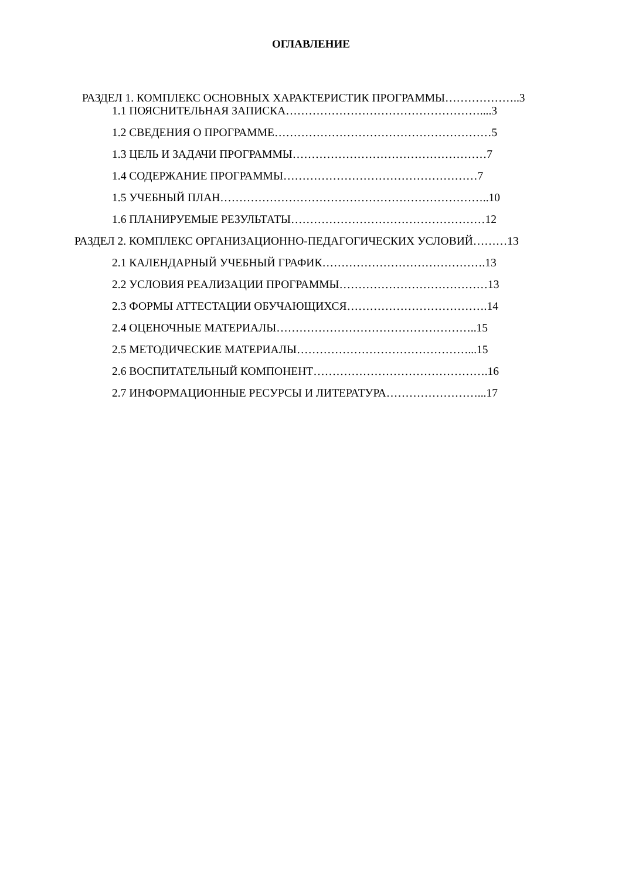ОГЛАВЛЕНИЕ
РАЗДЕЛ 1. КОМПЛЕКС ОСНОВНЫХ ХАРАКТЕРИСТИК ПРОГРАММЫ………………..3
1.1 ПОЯСНИТЕЛЬНАЯ ЗАПИСКА……………………………………………....3
1.2 СВЕДЕНИЯ О ПРОГРАММЕ…………………………………………………5
1.3 ЦЕЛЬ И ЗАДАЧИ ПРОГРАММЫ……………………………………………7
1.4 СОДЕРЖАНИЕ ПРОГРАММЫ……………………………………………7
1.5 УЧЕБНЫЙ ПЛАН……………………………………………………………..10
1.6 ПЛАНИРУЕМЫЕ РЕЗУЛЬТАТЫ……………………………………………12
РАЗДЕЛ 2. КОМПЛЕКС ОРГАНИЗАЦИОННО-ПЕДАГОГИЧЕСКИХ УСЛОВИЙ………13
2.1 КАЛЕНДАРНЫЙ УЧЕБНЫЙ ГРАФИК…………………………………….13
2.2 УСЛОВИЯ РЕАЛИЗАЦИИ ПРОГРАММЫ…………………………………13
2.3 ФОРМЫ АТТЕСТАЦИИ ОБУЧАЮЩИХСЯ……………………………….14
2.4 ОЦЕНОЧНЫЕ МАТЕРИАЛЫ……………………………………………..15
2.5 МЕТОДИЧЕСКИЕ МАТЕРИАЛЫ………………………………………...15
2.6 ВОСПИТАТЕЛЬНЫЙ КОМПОНЕНТ……………………………………….16
2.7 ИНФОРМАЦИОННЫЕ РЕСУРСЫ И ЛИТЕРАТУРА……………………...17